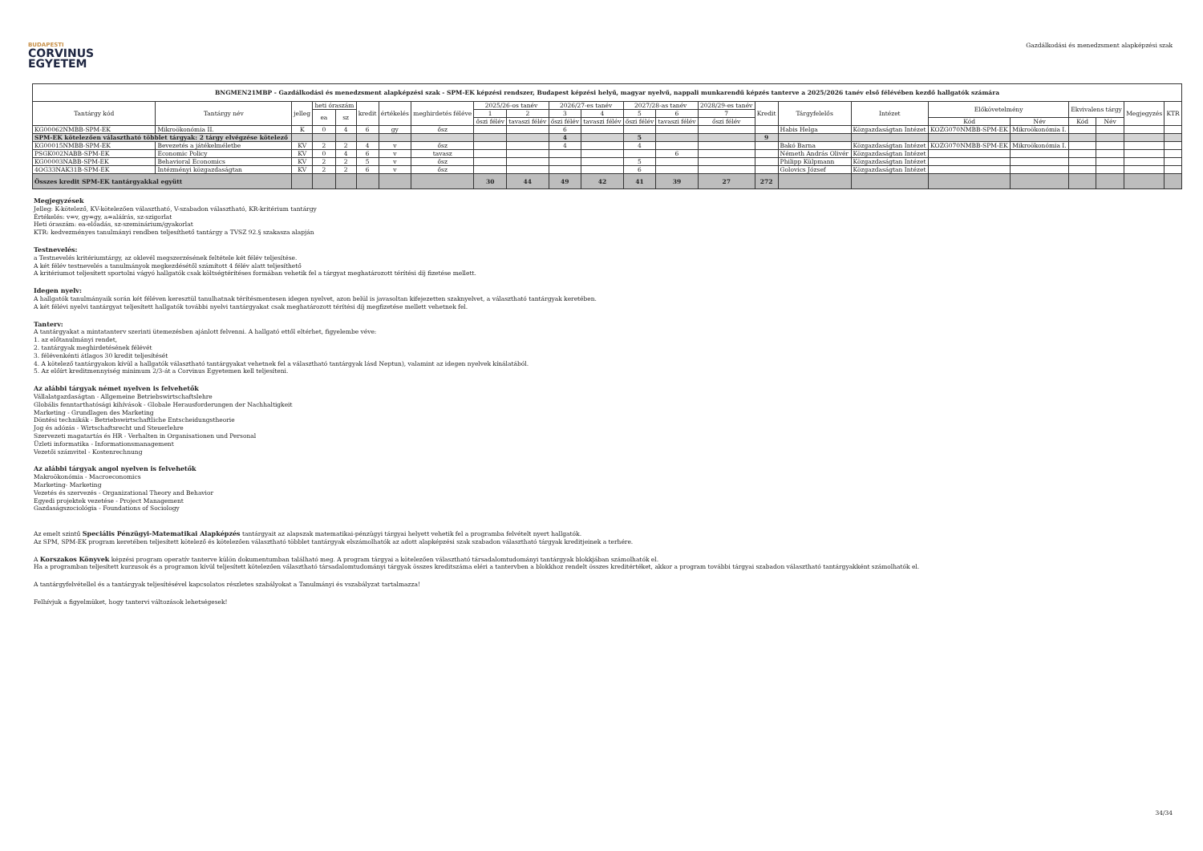BUDAPESTI
CORVINUS
EGYETEM
Gazdálkodási és menedzsment alapképzési szak
| BNGMEN21MBP - Gazdálkodási és menedzsment alapképzési szak - SPM-EK képzési rendszer, Budapest képzési helyű, magyar nyelvű, nappali munkarendű képzés tanterve a 2025/2026 tanév első félévében kezdő hallgatók számára | | | | | | | | | | | | | | | | | | | | | | | |
| --- | --- | --- | --- | --- | --- | --- | --- | --- | --- | --- | --- | --- | --- | --- | --- | --- | --- | --- | --- | --- | --- | --- | --- |
| Tantárgy kód | Tantárgy név | jelleg | heti óraszám | | kredit | értékelés | meghirdetés féléve | 2025/26-os tanév | | 2026/27-es tanév | | 2027/28-as tanév | | 2028/29-es tanév | Kredit | Tárgyfelelős | Intézet | Előkövetelmény | | Ekvivalens tárgy | | Megjegyzés | KTR |
| | | | ea | sz | | | | 1 | 2 | 3 | 4 | 5 | 6 | 7 | | | | | | | | | |
| | | | | | | | | őszi félév | tavaszi félév | őszi félév | tavaszi félév | őszi félév | tavaszi félév | őszi félév | | | | Kód | Név | Kód | Név | | |
| KG00062NMBB-SPM-EK | Mikroökonómia II. | K | 0 | 4 | 6 | gy | ősz | | | 6 | | | | | | Habis Helga | Közgazdaságtan Intézet | KOZG070NMBB-SPM-EK | Mikroökonómia I. | | | | |
| SPM-EK kötelezően választható többlet tárgyak: 2 tárgy elvégzése kötelező | | | | | | | | | | 4 | | 5 | | | 9 | | | | | | | | |
| KG00015NMBB-SPM-EK | Bevezetés a játékelméletbe | KV | 2 | 2 | 4 | v | ősz | | | 4 | | 4 | | | | Bakó Barna | Közgazdaságtan Intézet | KOZG070NMBB-SPM-EK | Mikroökonómia I. | | | | |
| PSGK002NABB-SPM-EK | Economic Policy | KV | 0 | 4 | 6 | v | tavasz | | | | | | 6 | | | Németh András Olivér | Közgazdaságtan Intézet | | | | | | |
| KG00003NABB-SPM-EK | Behavioral Economics | KV | 2 | 2 | 5 | v | ősz | | | | | 5 | | | | Philipp Külpmann | Közgazdaságtan Intézet | | | | | | |
| 4OG33NAK31B-SPM-EK | Intézményi közgazdaságtan | KV | 2 | 2 | 6 | v | ősz | | | | | 6 | | | | Golovics József | Közgazdaságtan Intézet | | | | | | |
| Összes kredit SPM-EK tantárgyakkal együtt | | | | | | | | 30 | 44 | 49 | 42 | 41 | 39 | 27 | 272 | | | | | | | | |
Megjegyzések
Jelleg: K-kötelező, KV-kötelezően választható, V-szabadon választható, KR-kritérium tantárgy
Értékelés: v=v, gy=gy, a=aláírás, sz-szigorlat
Heti óraszám: ea-előadás, sz-szeminárium/gyakorlat
KTR: kedvezményes tanulmányi rendben teljesíthető tantárgy a TVSZ 92.§ szakasza alapján
Testnevelés:
a Testnevelés kritériumtárgy, az oklevél megszerzésének feltétele két félév teljesítése.
A két félév testnevelés a tanulmányok megkezdésétől számított 4 félév alatt teljesíthető
A kritériumot teljesített sportolni vágyó hallgatók csak költségtérítéses formában vehetik fel a tárgyat meghatározott térítési díj fizetése mellett.
Idegen nyelv:
A hallgatók tanulmányaik során két féléven keresztül tanulhatnak térítésmentesen idegen nyelvet, azon belül is javasoltan kifejezetten szaknyelvet, a választható tantárgyak keretében.
A két félévi nyelvi tantárgyat teljesített hallgatók további nyelvi tantárgyakat csak meghatározott térítési díj megfizetése mellett vehetnek fel.
Tanterv:
A tantárgyakat a mintatanterv szerinti ütemezésben ajánlott felvenni. A hallgató ettől eltérhet, figyelembe véve:
1. az előtanulmányi rendet,
2. tantárgyak meghirdetésének félévét
3. félévenkénti átlagos 30 kredit teljesítését
4. A kötelező tantárgyakon kívül a hallgatók választható tantárgyakat vehetnek fel a választható tantárgyak lásd Neptun), valamint az idegen nyelvek kínálatából.
5. Az előírt kreditmennyiség minimum 2/3-át a Corvinus Egyetemen kell teljesíteni.
Az alábbi tárgyak német nyelven is felvehetők
Vállalatgazdaságtan - Allgemeine Betriebswirtschaftslehre
Globális fenntarthatósági kihívások - Globale Herausforderungen der Nachhaltigkeit
Marketing - Grundlagen des Marketing
Döntési technikák - Betriebswirtschaftliche Entscheidungstheorie
Jog és adózás - Wirtschaftsrecht und Steuerlehre
Szervezeti magatartás és HR - Verhalten in Organisationen und Personal
Üzleti informatika - Informationsmanagement
Vezetői számvitel - Kostenrechnung
Az alábbi tárgyak angol nyelven is felvehetők
Makroökonómia - Macroeconomics
Marketing- Marketing
Vezetés és szervezés - Organizational Theory and Behavior
Egyedi projektek vezetése - Project Management
Gazdaságszociológia - Foundations of Sociology
Az emelt szintű Speciális Pénzügyi-Matematikai Alapképzés tantárgyait az alapszak matematikai-pénzügyi tárgyai helyett vehetik fel a programba felvételt nyert hallgatók.
Az SPM, SPM-EK program keretében teljesített kötelező és kötelezően választható többlet tantárgyak elszámolhatók az adott alapképzési szak szabadon választható tárgyak kreditjeinek a terhére.
A Korszakos Könyvek képzési program operatív tanterve külön dokumentumban található meg. A program tárgyai a kötelezően választható társadalomtudományi tantárgyak blokkjában számolhatók el.
Ha a programban teljesített kurzusok és a programon kívül teljesített kötelezően választható társadalomtudományi tárgyak összes kreditszáma eléri a tantervben a blokkhoz rendelt összes kreditértéket, akkor a program további tárgyai szabadon választható tantárgyakként számolhatók el.
A tantárgyfelvétellel és a tantárgyak teljesítésével kapcsolatos részletes szabályokat a Tanulmányi és vszabályzat tartalmazza!
Felhívjuk a figyelmüket, hogy tantervi változások lehetségesek!
34/34